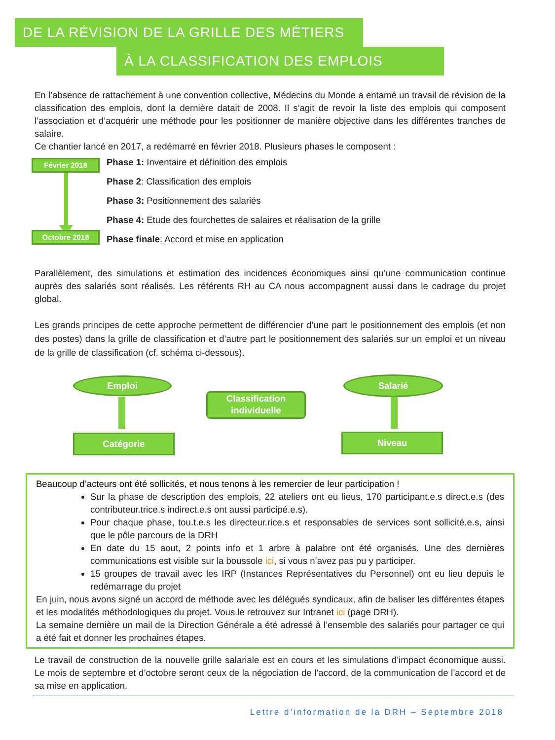DE LA RÉVISION DE LA GRILLE DES MÉTIERS
À LA CLASSIFICATION DES EMPLOIS
En l’absence de rattachement à une convention collective, Médecins du Monde a entamé un travail de révision de la classification des emplois, dont la dernière datait de 2008. Il s’agit de revoir la liste des emplois qui composent l’association et d’acquérir une méthode pour les positionner de manière objective dans les différentes tranches de salaire.
Ce chantier lancé en 2017, a redémarré en février 2018. Plusieurs phases le composent :
Février 2018
Octobre 2018
Phase 1: Inventaire et définition des emplois
Phase 2: Classification des emplois
Phase 3: Positionnement des salariés
Phase 4: Etude des fourchettes de salaires et réalisation de la grille
Phase finale: Accord et mise en application
Parallèlement, des simulations et estimation des incidences économiques ainsi qu’une communication continue auprès des salariés sont réalisés. Les référents RH au CA nous accompagnent aussi dans le cadrage du projet global.
Les grands principes de cette approche permettent de différencier d’une part le positionnement des emplois (et non des postes) dans la grille de classification et d’autre part le positionnement des salariés sur un emploi et un niveau de la grille de classification (cf. schéma ci-dessous).
Emploi
Classification individuelle
Salarié
Catégorie Niveau
Beaucoup d’acteurs ont été sollicités, et nous tenons à les remercier de leur participation !
Sur la phase de description des emplois, 22 ateliers ont eu lieus, 170 participant.e.s direct.e.s (des contributeur.trice.s indirect.e.s ont aussi participé.e.s).
Pour chaque phase, tou.t.e.s les directeur.rice.s et responsables de services sont sollicité.e.s, ainsi que le pôle parcours de la DRH
En date du 15 aout, 2 points info et 1 arbre à palabre ont été organisés. Une des dernières communications est visible sur la boussole ici, si vous n’avez pas pu y participer.
15 groupes de travail avec les IRP (Instances Représentatives du Personnel) ont eu lieu depuis le redémarrage du projet
En juin, nous avons signé un accord de méthode avec les délégués syndicaux, afin de baliser les différentes étapes et les modalités méthodologiques du projet. Vous le retrouvez sur Intranet ici (page DRH).
La semaine dernière un mail de la Direction Générale a été adressé à l’ensemble des salariés pour partager ce qui a été fait et donner les prochaines étapes.
Le travail de construction de la nouvelle grille salariale est en cours et les simulations d’impact économique aussi. Le mois de septembre et d’octobre seront ceux de la négociation de l’accord, de la communication de l’accord et de sa mise en application.
Lettre d’information de la DRH – Septembre 2018